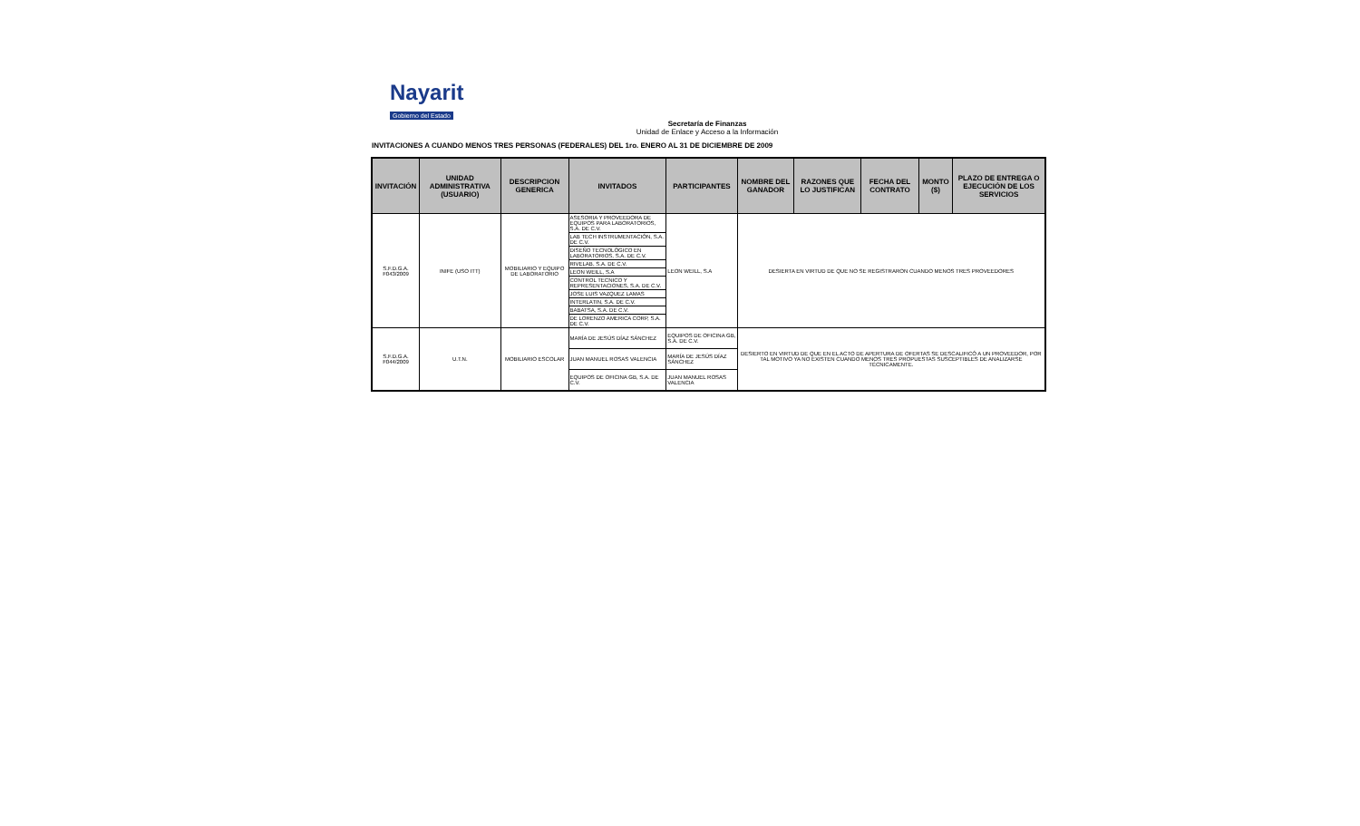Nayarit
Gobierno del Estado
Secretaría de Finanzas
Unidad de Enlace y Acceso a la Información
INVITACIONES A CUANDO MENOS TRES PERSONAS (FEDERALES) DEL 1ro. ENERO AL 31 DE DICIEMBRE DE 2009
| INVITACIÓN | UNIDAD ADMINISTRATIVA (USUARIO) | DESCRIPCION GENERICA | INVITADOS | PARTICIPANTES | NOMBRE DEL GANADOR | RAZONES QUE LO JUSTIFICAN | FECHA DEL CONTRATO | MONTO ($) | PLAZO DE ENTREGA O EJECUCIÓN DE LOS SERVICIOS |
| --- | --- | --- | --- | --- | --- | --- | --- | --- | --- |
| S.F.D.G.A. F043/2009 | INIFE (USO ITT) | MOBILIARIO Y EQUIPO DE LABORATORIO | ASESORIA Y PROVEEDORA DE EQUIPOS PARA LABORATORIOS, S.A. DE C.V. | LEON WEILL, S.A | DESIERTA EN VIRTUD DE QUE NO SE REGISTRARON CUANDO MENOS TRES PROVEEDORES | | | | |
| | | | LAB TECH INSTRUMENTACIÓN, S.A. DE C.V. | | | | | | |
| | | | DISEÑO TECNOLÓGICO EN LABORATORIOS, S.A. DE C.V. | | | | | | |
| | | | RIVELAB, S.A. DE C.V. | | | | | | |
| | | | LEON WEILL, S.A | | | | | | |
| | | | CONTROL TECNICO Y REPRESENTACIONES, S.A. DE C.V. | | | | | | |
| | | | JOSE LUIS VAZQUEZ LAMAS | | | | | | |
| | | | INTERLATIN, S.A. DE C.V. | | | | | | |
| | | | BABATSA, S.A. DE C.V. | | | | | | |
| | | | DE LORENZO AMERICA CORP, S.A. DE C.V. | | | | | | |
| S.F.D.G.A. F044/2009 | U.T.N. | MOBILIARIO ESCOLAR | MARÍA DE JESÚS DÍAZ SÁNCHEZ | EQUIPOS DE OFICINA GB, S.A. DE C.V. | DESIERTO EN VIRTUD DE QUE EN EL ACTO DE APERTURA DE OFERTAS SE DESCALIFICÓ A UN PROVEEDOR, POR TAL MOTIVO YA NO EXISTEN CUANDO MENOS TRES PROPUESTAS SUSCEPTIBLES DE ANALIZARSE TÉCNICAMENTE. | | | | |
| | | | JUAN MANUEL ROSAS VALENCIA | MARÍA DE JESÚS DÍAZ SÁNCHEZ | | | | | |
| | | | EQUIPOS DE OFICINA GB, S.A. DE C.V. | JUAN MANUEL ROSAS VALENCIA | | | | | |